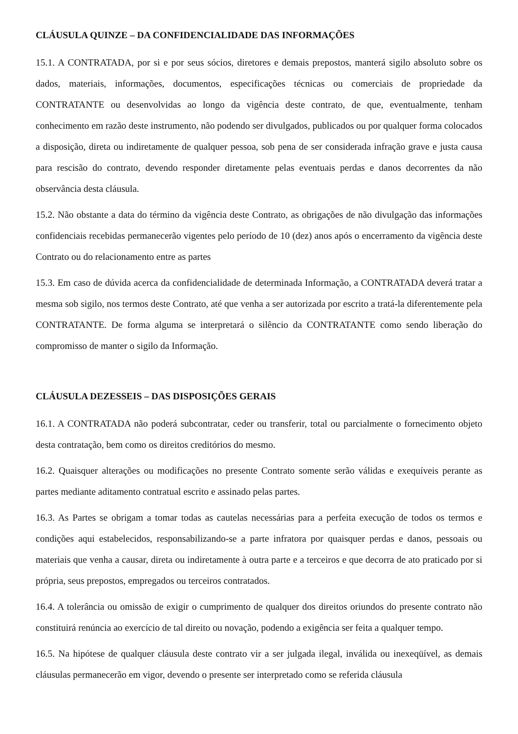CLÁUSULA QUINZE – DA CONFIDENCIALIDADE DAS INFORMAÇÕES
15.1. A CONTRATADA, por si e por seus sócios, diretores e demais prepostos, manterá sigilo absoluto sobre os dados, materiais, informações, documentos, especificações técnicas ou comerciais de propriedade da CONTRATANTE ou desenvolvidas ao longo da vigência deste contrato, de que, eventualmente, tenham conhecimento em razão deste instrumento, não podendo ser divulgados, publicados ou por qualquer forma colocados a disposição, direta ou indiretamente de qualquer pessoa, sob pena de ser considerada infração grave e justa causa para rescisão do contrato, devendo responder diretamente pelas eventuais perdas e danos decorrentes da não observância desta cláusula.
15.2. Não obstante a data do término da vigência deste Contrato, as obrigações de não divulgação das informações confidenciais recebidas permanecerão vigentes pelo período de 10 (dez) anos após o encerramento da vigência deste Contrato ou do relacionamento entre as partes
15.3. Em caso de dúvida acerca da confidencialidade de determinada Informação, a CONTRATADA deverá tratar a mesma sob sigilo, nos termos deste Contrato, até que venha a ser autorizada por escrito a tratá-la diferentemente pela CONTRATANTE. De forma alguma se interpretará o silêncio da CONTRATANTE como sendo liberação do compromisso de manter o sigilo da Informação.
CLÁUSULA DEZESSEIS – DAS DISPOSIÇÕES GERAIS
16.1. A CONTRATADA não poderá subcontratar, ceder ou transferir, total ou parcialmente o fornecimento objeto desta contratação, bem como os direitos creditórios do mesmo.
16.2. Quaisquer alterações ou modificações no presente Contrato somente serão válidas e exequíveis perante as partes mediante aditamento contratual escrito e assinado pelas partes.
16.3. As Partes se obrigam a tomar todas as cautelas necessárias para a perfeita execução de todos os termos e condições aqui estabelecidos, responsabilizando-se a parte infratora por quaisquer perdas e danos, pessoais ou materiais que venha a causar, direta ou indiretamente à outra parte e a terceiros e que decorra de ato praticado por si própria, seus prepostos, empregados ou terceiros contratados.
16.4. A tolerância ou omissão de exigir o cumprimento de qualquer dos direitos oriundos do presente contrato não constituirá renúncia ao exercício de tal direito ou novação, podendo a exigência ser feita a qualquer tempo.
16.5. Na hipótese de qualquer cláusula deste contrato vir a ser julgada ilegal, inválida ou inexeqüível, as demais cláusulas permanecerão em vigor, devendo o presente ser interpretado como se referida cláusula